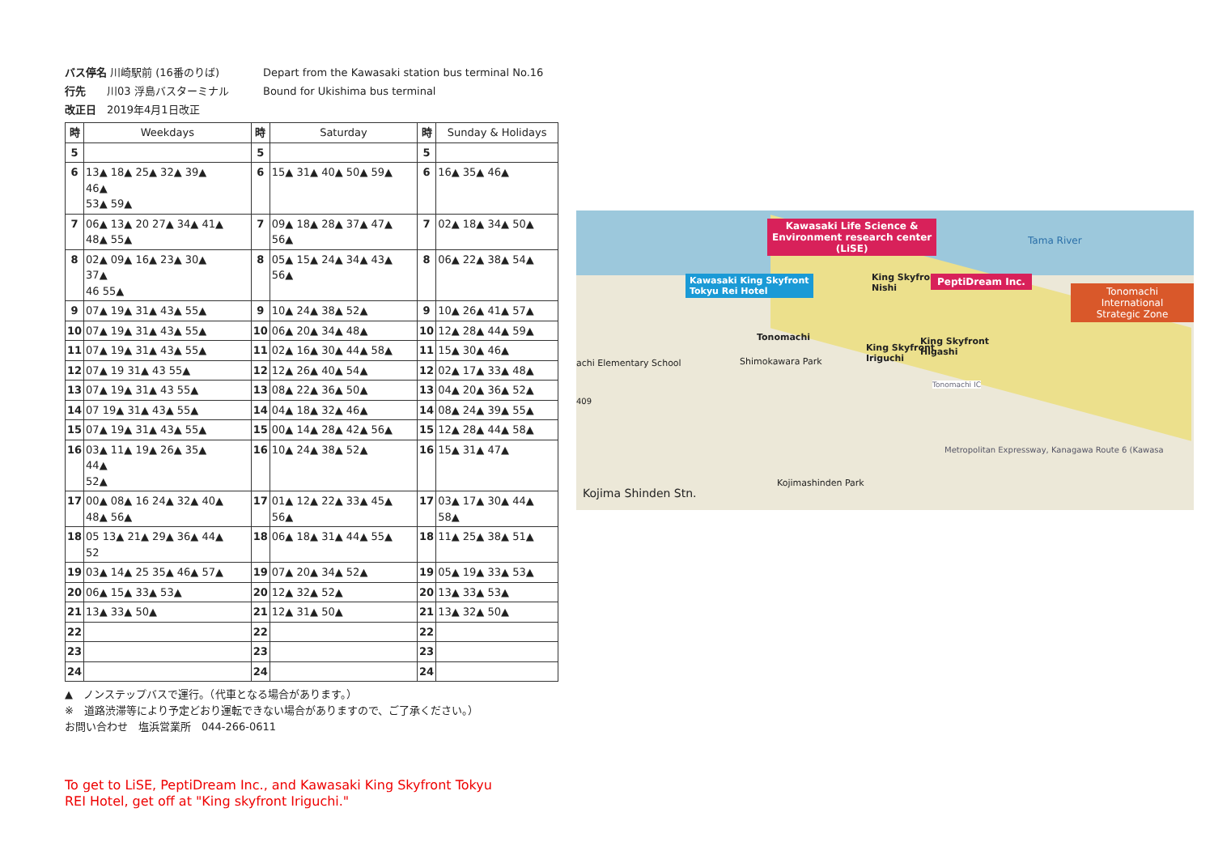バス停名 川崎駅前 (16番のりば) Depart from the Kawasaki station bus terminal No.16
行先　　川03 浮島バスターミナル Bound for Ukishima bus terminal
改正日　2019年4月1日改正
| 時 | Weekdays | 時 | Saturday | 時 | Sunday & Holidays |
| --- | --- | --- | --- | --- | --- |
| 5 | | 5 | | 5 | |
| 6 | 13▲ 18▲ 25▲ 32▲ 39▲ 46▲ 53▲ 59▲ | 6 | 15▲ 31▲ 40▲ 50▲ 59▲ | 6 | 16▲ 35▲ 46▲ |
| 7 | 06▲ 13▲ 20 27▲ 34▲ 41▲ 48▲ 55▲ | 7 | 09▲ 18▲ 28▲ 37▲ 47▲ 56▲ | 7 | 02▲ 18▲ 34▲ 50▲ |
| 8 | 02▲ 09▲ 16▲ 23▲ 30▲ 37▲ 46 55▲ | 8 | 05▲ 15▲ 24▲ 34▲ 43▲ 56▲ | 8 | 06▲ 22▲ 38▲ 54▲ |
| 9 | 07▲ 19▲ 31▲ 43▲ 55▲ | 9 | 10▲ 24▲ 38▲ 52▲ | 9 | 10▲ 26▲ 41▲ 57▲ |
| 10 | 07▲ 19▲ 31▲ 43▲ 55▲ | 10 | 06▲ 20▲ 34▲ 48▲ | 10 | 12▲ 28▲ 44▲ 59▲ |
| 11 | 07▲ 19▲ 31▲ 43▲ 55▲ | 11 | 02▲ 16▲ 30▲ 44▲ 58▲ | 11 | 15▲ 30▲ 46▲ |
| 12 | 07▲ 19 31▲ 43 55▲ | 12 | 12▲ 26▲ 40▲ 54▲ | 12 | 02▲ 17▲ 33▲ 48▲ |
| 13 | 07▲ 19▲ 31▲ 43 55▲ | 13 | 08▲ 22▲ 36▲ 50▲ | 13 | 04▲ 20▲ 36▲ 52▲ |
| 14 | 07 19▲ 31▲ 43▲ 55▲ | 14 | 04▲ 18▲ 32▲ 46▲ | 14 | 08▲ 24▲ 39▲ 55▲ |
| 15 | 07▲ 19▲ 31▲ 43▲ 55▲ | 15 | 00▲ 14▲ 28▲ 42▲ 56▲ | 15 | 12▲ 28▲ 44▲ 58▲ |
| 16 | 03▲ 11▲ 19▲ 26▲ 35▲ 44▲ 52▲ | 16 | 10▲ 24▲ 38▲ 52▲ | 16 | 15▲ 31▲ 47▲ |
| 17 | 00▲ 08▲ 16 24▲ 32▲ 40▲ 48▲ 56▲ | 17 | 01▲ 12▲ 22▲ 33▲ 45▲ 56▲ | 17 | 03▲ 17▲ 30▲ 44▲ 58▲ |
| 18 | 05 13▲ 21▲ 29▲ 36▲ 44▲ 52 | 18 | 06▲ 18▲ 31▲ 44▲ 55▲ | 18 | 11▲ 25▲ 38▲ 51▲ |
| 19 | 03▲ 14▲ 25 35▲ 46▲ 57▲ | 19 | 07▲ 20▲ 34▲ 52▲ | 19 | 05▲ 19▲ 33▲ 53▲ |
| 20 | 06▲ 15▲ 33▲ 53▲ | 20 | 12▲ 32▲ 52▲ | 20 | 13▲ 33▲ 53▲ |
| 21 | 13▲ 33▲ 50▲ | 21 | 12▲ 31▲ 50▲ | 21 | 13▲ 32▲ 50▲ |
| 22 | | 22 | | 22 | |
| 23 | | 23 | | 23 | |
| 24 | | 24 | | 24 | |
▲　ノンステップバスで運行。（代車となる場合があります。）
※　道路渋滞等により予定どおり運転できない場合がありますので、ご了承ください。）
お問い合わせ　塩浜営業所　044-266-0611
To get to LiSE, PeptiDream Inc., and Kawasaki King Skyfront Tokyu
REI Hotel, get off at "King skyfront Iriguchi."
Kawasaki Life Science &
Environment research center
(LiSE)
Tama River
Kawasaki King Skyfront
Tokyu Rei Hotel
King Skyfront
Nishi
PeptiDream Inc.
Tonomachi International
Strategic Zone
Tonomachi
King Skyfront
Higashi
King Skyfront
Iriguchi
achi Elementary School Shimokawara Park
Tonomachi IC
409
Metropolitan Expressway, Kanagawa Route 6 (Kawasa
Kojimashinden Park
Kojima Shinden Stn.